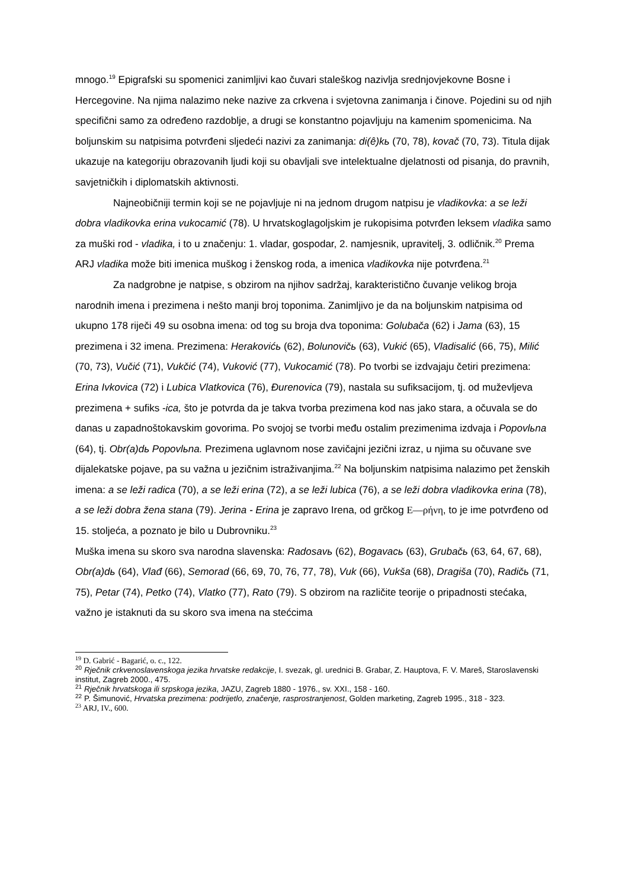mnogo.<sup>19</sup> Epigrafski su spomenici zanimljivi kao čuvari staleškog nazivlja srednjovjekovne Bosne i Hercegovine. Na njima nalazimo neke nazive za crkvena i svjetovna zanimanja i činove. Pojedini su od njih specifični samo za određeno razdoblje, a drugi se konstantno pojavljuju na kamenim spomenicima. Na boljunskim su natpisima potvrđeni sljedeći nazivi za zanimanja: di(ê)kь (70, 78), kovač (70, 73). Titula dijak ukazuje na kategoriju obrazovanih ljudi koji su obavljali sve intelektualne djelatnosti od pisanja, do pravnih, savjetničkih i diplomatskih aktivnosti.
Najneobičniji termin koji se ne pojavljuje ni na jednom drugom natpisu je vladikovka: a se leži dobra vladikovka erina vukocamić (78). U hrvatskoglagoljskim je rukopisima potvrđen leksem vladika samo za muški rod - vladika, i to u značenju: 1. vladar, gospodar, 2. namjesnik, upravitelj, 3. odličnik.<sup>20</sup> Prema ARJ vladika može biti imenica muškog i ženskog roda, a imenica vladikovka nije potvrđena.<sup>21</sup>
Za nadgrobne je natpise, s obzirom na njihov sadržaj, karakteristično čuvanje velikog broja narodnih imena i prezimena i nešto manji broj toponima. Zanimljivo je da na boljunskim natpisima od ukupno 178 riječi 49 su osobna imena: od tog su broja dva toponima: Golubača (62) i Jama (63), 15 prezimena i 32 imena. Prezimena: Herakovićь (62), Bolunovičь (63), Vukić (65), Vladisalić (66, 75), Milić (70, 73), Vučić (71), Vukčić (74), Vuković (77), Vukocamić (78). Po tvorbi se izdvajaju četiri prezimena: Erina Ivkovica (72) i Lubica Vlatkovica (76), Đurenovica (79), nastala su sufiksacijom, tj. od muževljeva prezimena + sufiks -ica, što je potvrda da je takva tvorba prezimena kod nas jako stara, a očuvala se do danas u zapadnoštokavskim govorima. Po svojoj se tvorbi među ostalim prezimenima izdvaja i Popovlьna (64), tj. Obr(a)dь Popovlьna. Prezimena uglavnom nose zavičajni jezični izraz, u njima su očuvane sve dijalekatske pojave, pa su važna u jezičnim istraživanjima.<sup>22</sup> Na boljunskim natpisima nalazimo pet ženskih imena: a se leži radica (70), a se leži erina (72), a se leži lubica (76), a se leži dobra vladikovka erina (78), a se leži dobra žena stana (79). Jerina - Erina je zapravo Irena, od grčkog Ε—ρήνη, to je ime potvrđeno od 15. stoljeća, a poznato je bilo u Dubrovniku.<sup>23</sup>
Muška imena su skoro sva narodna slavenska: Radosavь (62), Bogavacь (63), Grubačь (63, 64, 67, 68), Obr(a)dь (64), Vlađ (66), Semorad (66, 69, 70, 76, 77, 78), Vuk (66), Vukša (68), Dragiša (70), Radičь (71, 75), Petar (74), Petko (74), Vlatko (77), Rato (79). S obzirom na različite teorije o pripadnosti stećaka, važno je istaknuti da su skoro sva imena na stećcima
<sup>19</sup> D. Gabrić - Bagarić, o. c., 122.
<sup>20</sup> Rječnik crkvenoslavenskoga jezika hrvatske redakcije, I. svezak, gl. urednici B. Grabar, Z. Hauptova, F. V. Mareš, Staroslavenski institut, Zagreb 2000., 475.
<sup>21</sup> Rječnik hrvatskoga ili srpskoga jezika, JAZU, Zagreb 1880 - 1976., sv. XXI., 158 - 160.
<sup>22</sup> P. Šimunović, Hrvatska prezimena: podrijetlo, značenje, rasprostranjenost, Golden marketing, Zagreb 1995., 318 - 323.
<sup>23</sup> ARJ, IV., 600.